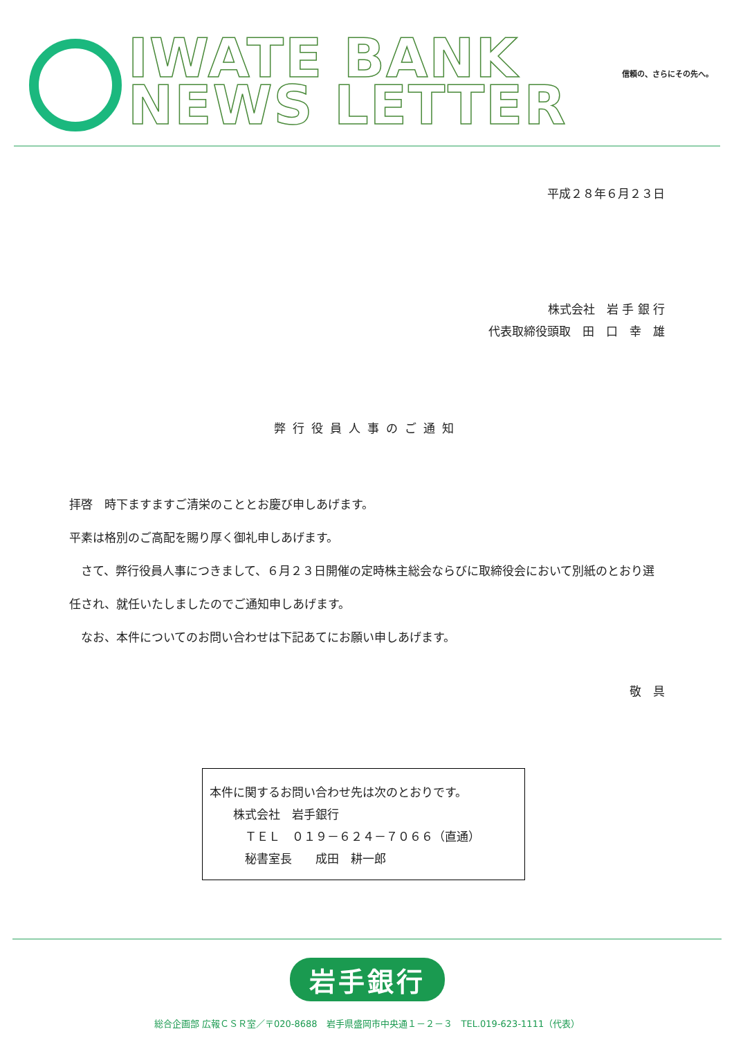IWATE BANK
NEWS LETTER
信頼の、さらにその先へ。
平成２８年６月２３日
株式会社　岩 手 銀 行　　
代表取締役頭取　田　口　幸　雄
弊行役員人事のご通知
拝啓　時下ますますご清栄のこととお慶び申しあげます。
平素は格別のご高配を賜り厚く御礼申しあげます。
　さて、弊行役員人事につきまして、６月２３日開催の定時株主総会ならびに取締役会において別紙のとおり選任され、就任いたしましたのでご通知申しあげます。
　なお、本件についてのお問い合わせは下記あてにお願い申しあげます。
敬　具
本件に関するお問い合わせ先は次のとおりです。
　　株式会社　岩手銀行
　　　ＴＥＬ　０１９－６２４－７０６６（直通）
　　　秘書室長　　成田　耕一郎
岩手銀行
総合企画部 広報ＣＳＲ室／〒020-8688　岩手県盛岡市中央通１－２－３　TEL.019-623-1111（代表）